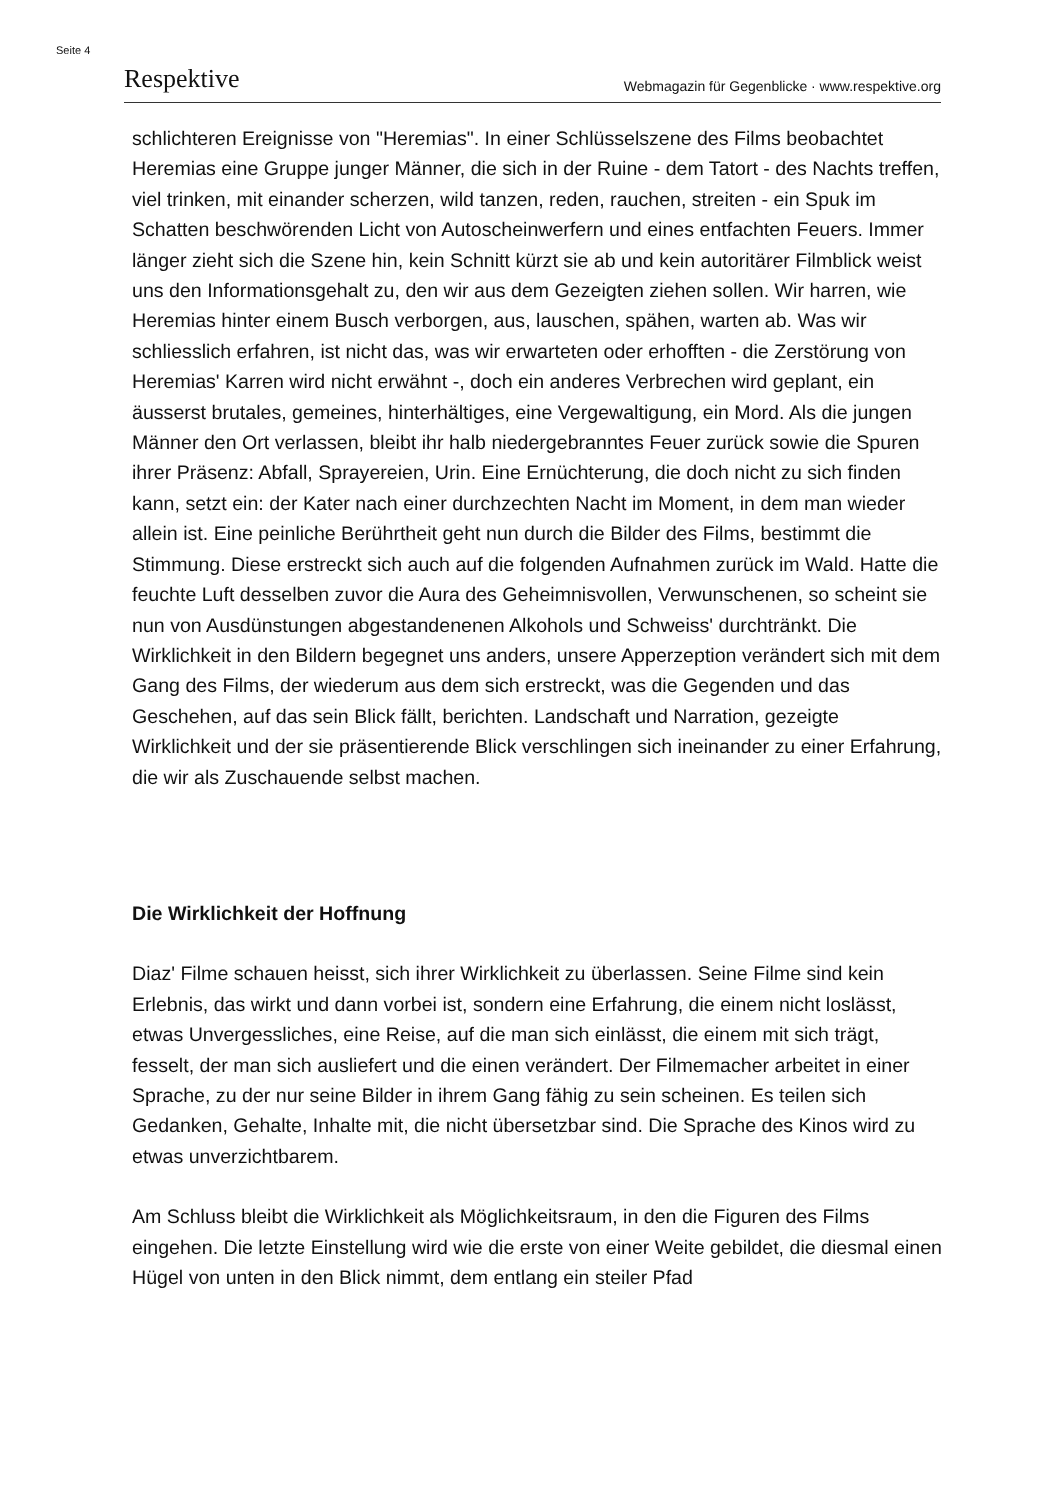Seite 4
Respektive Webmagazin für Gegenblicke · www.respektive.org
schlichteren Ereignisse von "Heremias". In einer Schlüsselszene des Films beobachtet Heremias eine Gruppe junger Männer, die sich in der Ruine - dem Tatort - des Nachts treffen, viel trinken, mit einander scherzen, wild tanzen, reden, rauchen, streiten - ein Spuk im Schatten beschwörenden Licht von Autoscheinwerfern und eines entfachten Feuers. Immer länger zieht sich die Szene hin, kein Schnitt kürzt sie ab und kein autoritärer Filmblick weist uns den Informationsgehalt zu, den wir aus dem Gezeigten ziehen sollen. Wir harren, wie Heremias hinter einem Busch verborgen, aus, lauschen, spähen, warten ab. Was wir schliesslich erfahren, ist nicht das, was wir erwarteten oder erhofften - die Zerstörung von Heremias' Karren wird nicht erwähnt -, doch ein anderes Verbrechen wird geplant, ein äusserst brutales, gemeines, hinterhältiges, eine Vergewaltigung, ein Mord. Als die jungen Männer den Ort verlassen, bleibt ihr halb niedergebranntes Feuer zurück sowie die Spuren ihrer Präsenz: Abfall, Sprayereien, Urin. Eine Ernüchterung, die doch nicht zu sich finden kann, setzt ein: der Kater nach einer durchzechten Nacht im Moment, in dem man wieder allein ist. Eine peinliche Berührtheit geht nun durch die Bilder des Films, bestimmt die Stimmung. Diese erstreckt sich auch auf die folgenden Aufnahmen zurück im Wald. Hatte die feuchte Luft desselben zuvor die Aura des Geheimnisvollen, Verwunschenen, so scheint sie nun von Ausdünstungen abgestandenenen Alkohols und Schweiss' durchtränkt. Die Wirklichkeit in den Bildern begegnet uns anders, unsere Apperzeption verändert sich mit dem Gang des Films, der wiederum aus dem sich erstreckt, was die Gegenden und das Geschehen, auf das sein Blick fällt, berichten. Landschaft und Narration, gezeigte Wirklichkeit und der sie präsentierende Blick verschlingen sich ineinander zu einer Erfahrung, die wir als Zuschauende selbst machen.
Die Wirklichkeit der Hoffnung
Diaz' Filme schauen heisst, sich ihrer Wirklichkeit zu überlassen. Seine Filme sind kein Erlebnis, das wirkt und dann vorbei ist, sondern eine Erfahrung, die einem nicht loslässt, etwas Unvergessliches, eine Reise, auf die man sich einlässt, die einem mit sich trägt, fesselt, der man sich ausliefert und die einen verändert. Der Filmemacher arbeitet in einer Sprache, zu der nur seine Bilder in ihrem Gang fähig zu sein scheinen. Es teilen sich Gedanken, Gehalte, Inhalte mit, die nicht übersetzbar sind. Die Sprache des Kinos wird zu etwas unverzichtbarem.
Am Schluss bleibt die Wirklichkeit als Möglichkeitsraum, in den die Figuren des Films eingehen. Die letzte Einstellung wird wie die erste von einer Weite gebildet, die diesmal einen Hügel von unten in den Blick nimmt, dem entlang ein steiler Pfad